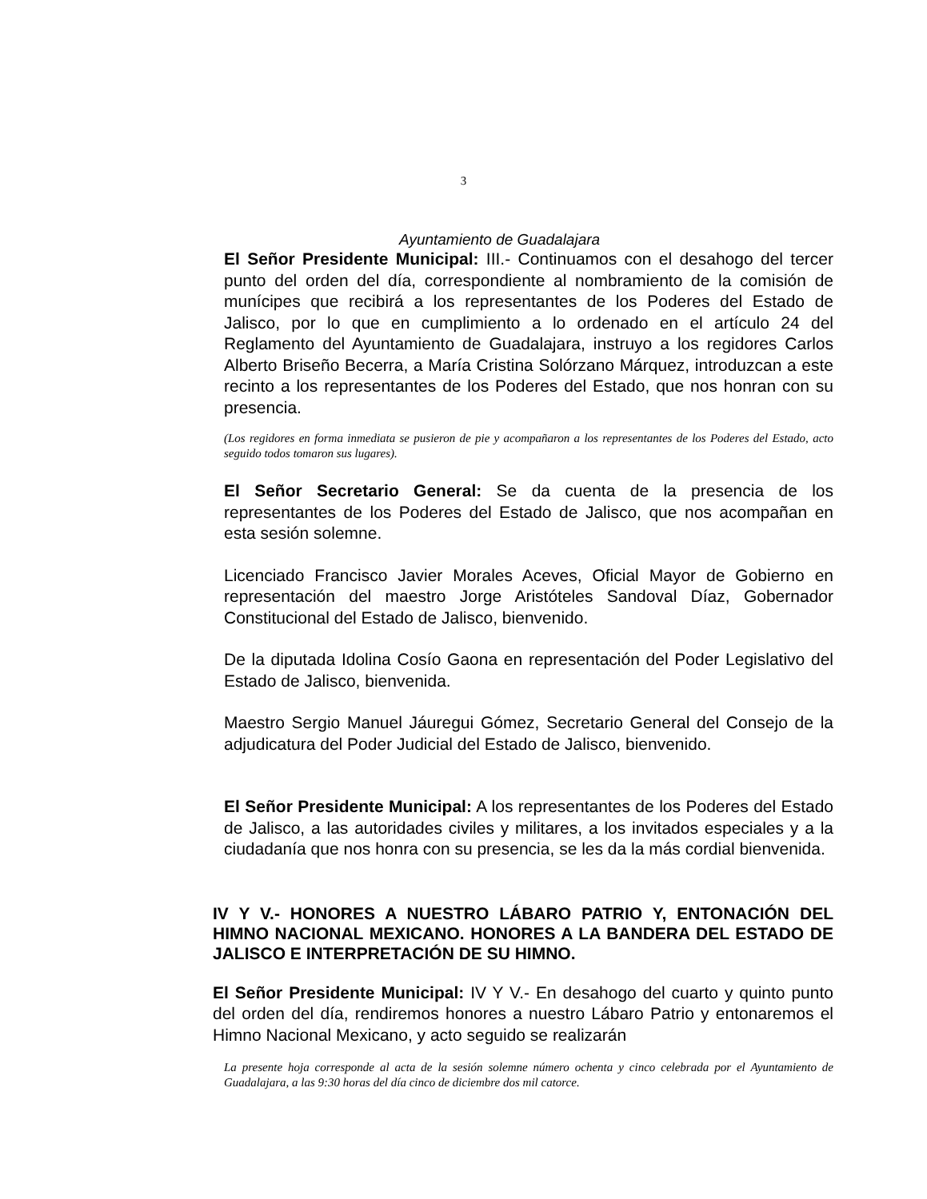3
Ayuntamiento de Guadalajara
El Señor Presidente Municipal: III.- Continuamos con el desahogo del tercer punto del orden del día, correspondiente al nombramiento de la comisión de munícipes que recibirá a los representantes de los Poderes del Estado de Jalisco, por lo que en cumplimiento a lo ordenado en el artículo 24 del Reglamento del Ayuntamiento de Guadalajara, instruyo a los regidores Carlos Alberto Briseño Becerra, a María Cristina Solórzano Márquez, introduzcan a este recinto a los representantes de los Poderes del Estado, que nos honran con su presencia.
(Los regidores en forma inmediata se pusieron de pie y acompañaron a los representantes de los Poderes del Estado, acto seguido todos tomaron sus lugares).
El Señor Secretario General: Se da cuenta de la presencia de los representantes de los Poderes del Estado de Jalisco, que nos acompañan en esta sesión solemne.
Licenciado Francisco Javier Morales Aceves, Oficial Mayor de Gobierno en representación del maestro Jorge Aristóteles Sandoval Díaz, Gobernador Constitucional del Estado de Jalisco, bienvenido.
De la diputada Idolina Cosío Gaona en representación del Poder Legislativo del Estado de Jalisco, bienvenida.
Maestro Sergio Manuel Jáuregui Gómez, Secretario General del Consejo de la adjudicatura del Poder Judicial del Estado de Jalisco, bienvenido.
El Señor Presidente Municipal: A los representantes de los Poderes del Estado de Jalisco, a las autoridades civiles y militares, a los invitados especiales y a la ciudadanía que nos honra con su presencia, se les da la más cordial bienvenida.
IV Y V.- HONORES A NUESTRO LÁBARO PATRIO Y, ENTONACIÓN DEL HIMNO NACIONAL MEXICANO. HONORES A LA BANDERA DEL ESTADO DE JALISCO E INTERPRETACIÓN DE SU HIMNO.
El Señor Presidente Municipal: IV Y V.- En desahogo del cuarto y quinto punto del orden del día, rendiremos honores a nuestro Lábaro Patrio y entonaremos el Himno Nacional Mexicano, y acto seguido se realizarán
La presente hoja corresponde al acta de la sesión solemne número ochenta y cinco celebrada por el Ayuntamiento de Guadalajara, a las 9:30 horas del día cinco de diciembre dos mil catorce.